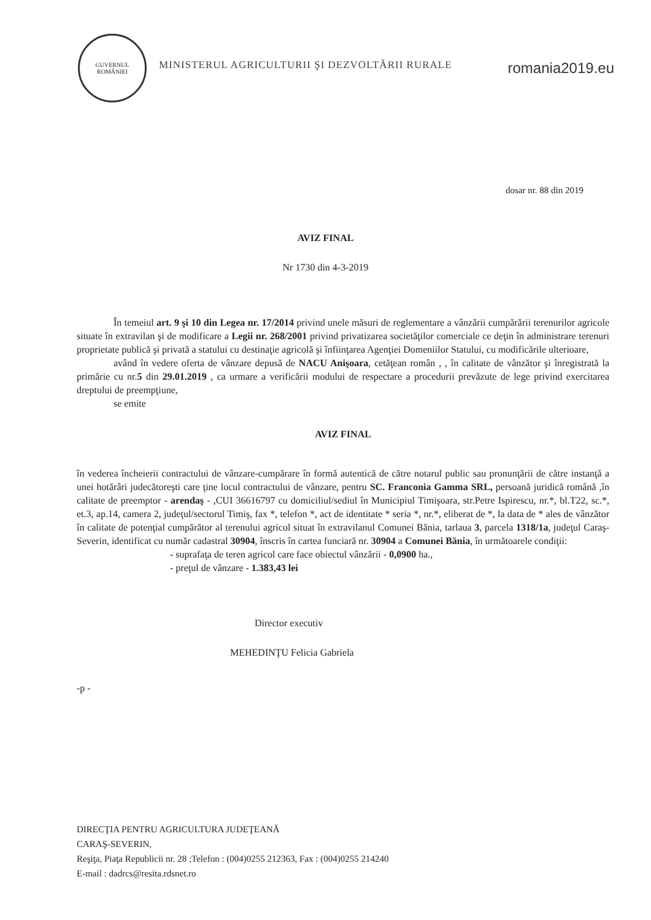GUVERNUL ROMÂNIEI
MINISTERUL AGRICULTURII ŞI DEZVOLTĂRII RURALE
romania2019.eu
dosar nr. 88 din 2019
AVIZ FINAL
Nr 1730 din 4-3-2019
În temeiul art. 9 şi 10 din Legea nr. 17/2014 privind unele măsuri de reglementare a vânzării cumpărării terenurilor agricole situate în extravilan şi de modificare a Legii nr. 268/2001 privind privatizarea societăţilor comerciale ce deţin în administrare terenuri proprietate publică şi privată a statului cu destinaţie agricolă şi înfiinţarea Agenţiei Domeniilor Statului, cu modificările ulterioare,
având în vedere oferta de vânzare depusă de NACU Anişoara, cetăţean român , , în calitate de vânzător şi înregistrată la primărie cu nr.5 din 29.01.2019 , ca urmare a verificării modului de respectare a procedurii prevăzute de lege privind exercitarea dreptului de preempţiune,
se emite
AVIZ FINAL
în vederea încheierii contractului de vânzare-cumpărare în formă autentică de către notarul public sau pronunţării de către instanţă a unei hotărâri judecătoreşti care ţine locul contractului de vânzare, pentru SC. Franconia Gamma SRL, persoană juridică română ,în calitate de preemptor - arendaş - ,CUI 36616797 cu domiciliul/sediul în Municipiul Timişoara, str.Petre Ispirescu, nr.*, bl.T22, sc.*, et.3, ap.14, camera 2, judeţul/sectorul Timiş, fax *, telefon *, act de identitate * seria *, nr.*, eliberat de *, la data de * ales de vânzător în calitate de potenţial cumpărător al terenului agricol situat în extravilanul Comunei Bănia, tarlaua 3, parcela 1318/1a, judeţul Caraş-Severin, identificat cu număr cadastral 30904, înscris în cartea funciară nr. 30904 a Comunei Bănia, în următoarele condiţii:
- suprafaţa de teren agricol care face obiectul vânzării - 0,0900 ha.,
- preţul de vânzare - 1.383,43 lei
Director executiv
MEHEDINŢU Felicia Gabriela
-p -
DIRECŢIA PENTRU AGRICULTURA JUDEŢEANĂ
CARAŞ-SEVERIN,
Reşiţa, Piaţa Republicii nr. 28 ;Telefon : (004)0255 212363, Fax : (004)0255 214240
E-mail : dadrcs@resita.rdsnet.ro